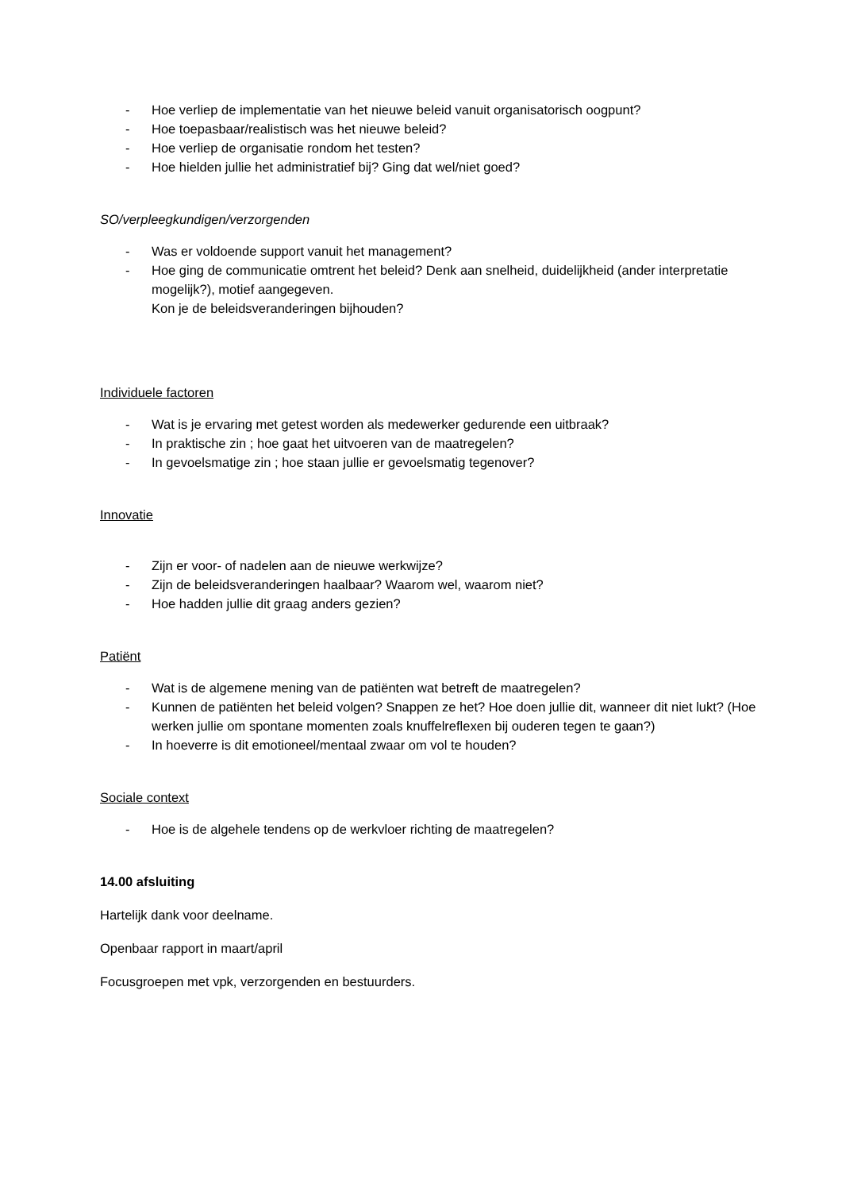- Hoe verliep de implementatie van het nieuwe beleid vanuit organisatorisch oogpunt?
- Hoe toepasbaar/realistisch was het nieuwe beleid?
- Hoe verliep de organisatie rondom het testen?
- Hoe hielden jullie het administratief bij? Ging dat wel/niet goed?
SO/verpleegkundigen/verzorgenden
- Was er voldoende support vanuit het management?
- Hoe ging de communicatie omtrent het beleid? Denk aan snelheid, duidelijkheid (ander interpretatie mogelijk?), motief aangegeven.
Kon je de beleidsveranderingen bijhouden?
Individuele factoren
- Wat is je ervaring met getest worden als medewerker gedurende een uitbraak?
- In praktische zin ; hoe gaat het uitvoeren van de maatregelen?
- In gevoelsmatige zin ; hoe staan jullie er gevoelsmatig tegenover?
Innovatie
- Zijn er voor- of nadelen aan de nieuwe werkwijze?
- Zijn de beleidsveranderingen haalbaar? Waarom wel, waarom niet?
- Hoe hadden jullie dit graag anders gezien?
Patiënt
- Wat is de algemene mening van de patiënten wat betreft de maatregelen?
- Kunnen de patiënten het beleid volgen? Snappen ze het? Hoe doen jullie dit, wanneer dit niet lukt? (Hoe werken jullie om spontane momenten zoals knuffelreflexen bij ouderen tegen te gaan?)
- In hoeverre is dit emotioneel/mentaal zwaar om vol te houden?
Sociale context
- Hoe is de algehele tendens op de werkvloer richting de maatregelen?
14.00 afsluiting
Hartelijk dank voor deelname.
Openbaar rapport in maart/april
Focusgroepen met vpk, verzorgenden en bestuurders.